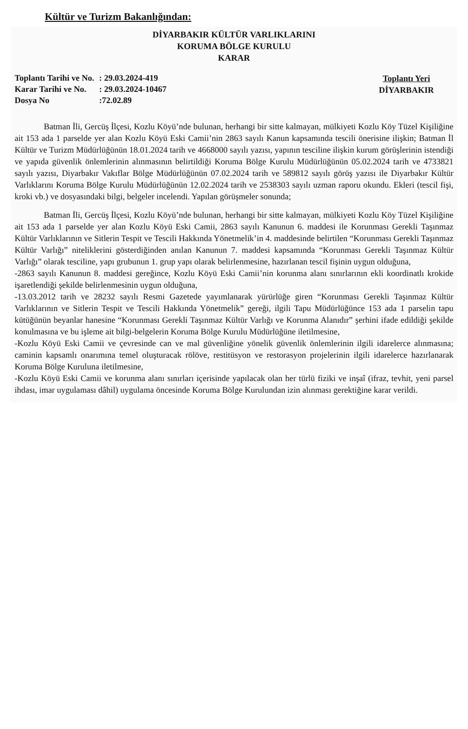Kültür ve Turizm Bakanlığından:
DİYARBAKIR KÜLTÜR VARLIKLARINI
KORUMA BÖLGE KURULU
KARAR
| Toplantı Tarihi ve No. | : 29.03.2024-419 |
| Karar Tarihi ve No. | : 29.03.2024-10467 |
| Dosya No | :72.02.89 |
Toplantı Yeri
DİYARBAKIR
Batman İli, Gercüş İlçesi, Kozlu Köyü’nde bulunan, herhangi bir sitte kalmayan, mülkiyeti Kozlu Köy Tüzel Kişiliğine ait 153 ada 1 parselde yer alan Kozlu Köyü Eski Camii’nin 2863 sayılı Kanun kapsamında tescili önerisine ilişkin; Batman İl Kültür ve Turizm Müdürlüğünün 18.01.2024 tarih ve 4668000 sayılı yazısı, yapının tesciline ilişkin kurum görüşlerinin istendiği ve yapıda güvenlik önlemlerinin alınmasının belirtildiği Koruma Bölge Kurulu Müdürlüğünün 05.02.2024 tarih ve 4733821 sayılı yazısı, Diyarbakır Vakıflar Bölge Müdürlüğünün 07.02.2024 tarih ve 589812 sayılı görüş yazısı ile Diyarbakır Kültür Varlıklarını Koruma Bölge Kurulu Müdürlüğünün 12.02.2024 tarih ve 2538303 sayılı uzman raporu okundu. Ekleri (tescil fişi, kroki vb.) ve dosyasındaki bilgi, belgeler incelendi. Yapılan görüşmeler sonunda;
Batman İli, Gercüş İlçesi, Kozlu Köyü’nde bulunan, herhangi bir sitte kalmayan, mülkiyeti Kozlu Köy Tüzel Kişiliğine ait 153 ada 1 parselde yer alan Kozlu Köyü Eski Camii, 2863 sayılı Kanunun 6. maddesi ile Korunması Gerekli Taşınmaz Kültür Varlıklarının ve Sitlerin Tespit ve Tescili Hakkında Yönetmelik’in 4. maddesinde belirtilen “Korunması Gerekli Taşınmaz Kültür Varlığı” niteliklerini gösterdiğinden anılan Kanunun 7. maddesi kapsamında “Korunması Gerekli Taşınmaz Kültür Varlığı” olarak tesciline, yapı grubunun 1. grup yapı olarak belirlenmesine, hazırlanan tescil fişinin uygun olduğuna,
-2863 sayılı Kanunun 8. maddesi gereğince, Kozlu Köyü Eski Camii’nin korunma alanı sınırlarının ekli koordinatlı krokide işaretlendiği şekilde belirlenmesinin uygun olduğuna,
-13.03.2012 tarih ve 28232 sayılı Resmi Gazetede yayımlanarak yürürlüğe giren “Korunması Gerekli Taşınmaz Kültür Varlıklarının ve Sitlerin Tespit ve Tescili Hakkında Yönetmelik” gereği, ilgili Tapu Müdürlüğünce 153 ada 1 parselin tapu kütüğünün beyanlar hanesine “Korunması Gerekli Taşınmaz Kültür Varlığı ve Korunma Alanıdır” şerhini ifade edildiği şekilde konulmasına ve bu işleme ait bilgi-belgelerin Koruma Bölge Kurulu Müdürlüğüne iletilmesine,
-Kozlu Köyü Eski Camii ve çevresinde can ve mal güvenliğine yönelik güvenlik önlemlerinin ilgili idarelerce alınmasına; caminin kapsamlı onarımına temel oluşturacak rölöve, restitüsyon ve restorasyon projelerinin ilgili idarelerce hazırlanarak Koruma Bölge Kuruluna iletilmesine,
-Kozlu Köyü Eski Camii ve korunma alanı sınırları içerisinde yapılacak olan her türlü fiziki ve inşaî (ifraz, tevhit, yeni parsel ihdası, imar uygulaması dâhil) uygulama öncesinde Koruma Bölge Kurulundan izin alınması gerektiğine karar verildi.